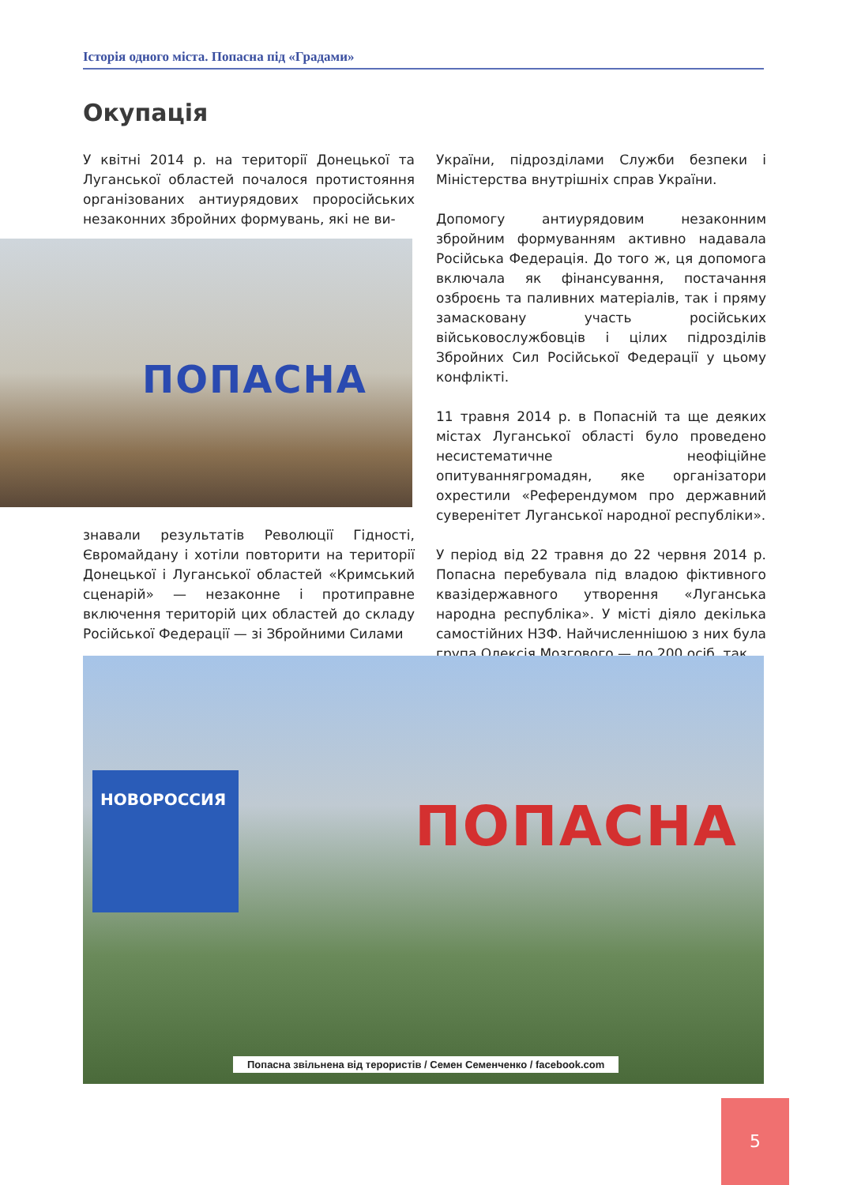Історія одного міста. Попасна під «Градами»
Окупація
У квітні 2014 р. на території Донецької та Луганської областей почалося протистояння організованих антиурядових проросійських незаконних збройних формувань, які не ви-
ПОПАСНА
знавали результатів Революції Гідності, Євромайдану і хотіли повторити на території Донецької і Луганської областей «Кримський сценарій» — незаконне і протиправне включення територій цих областей до складу Російської Федерації — зі Збройними Силами
України, підрозділами Служби безпеки і Міністерства внутрішніх справ України.
Допомогу антиурядовим незаконним збройним формуванням активно надавала Російська Федерація. До того ж, ця допомога включала як фінансування, постачання озброєнь та паливних матеріалів, так і пряму замасковану участь російських військовослужбовців і цілих підрозділів Збройних Сил Російської Федерації у цьому конфлікті.
11 травня 2014 р. в Попасній та ще деяких містах Луганської області було проведено несистематичне неофіційне опитуваннягромадян, яке організатори охрестили «Референдумом про державний суверенітет Луганської народної республіки».
У період від 22 травня до 22 червня 2014 р. Попасна перебувала під владою фіктивного квазідержавного утворення «Луганська народна республіка». У місті діяло декілька самостійних НЗФ. Найчисленнішою з них була група Олексія Мозгового — до 200 осіб, так
НОВОРОССИЯ
ПОПАСНА
Попасна звільнена від терористів / Семен Семенченко / facebook.com
5